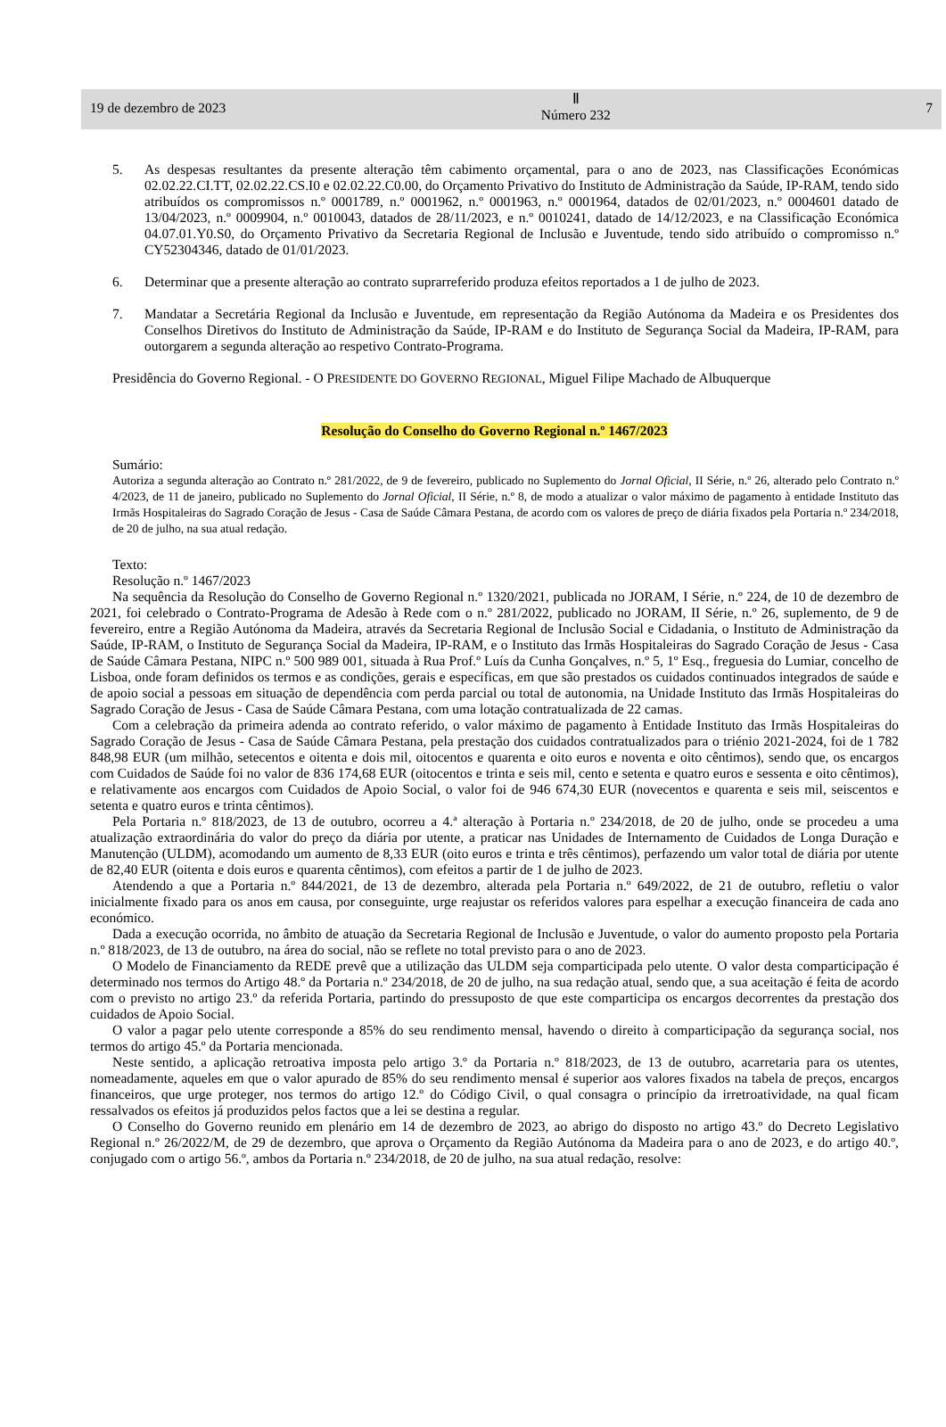19 de dezembro de 2023
Ⅱ
Número 232
7
5. As despesas resultantes da presente alteração têm cabimento orçamental, para o ano de 2023, nas Classificações Económicas 02.02.22.CI.TT, 02.02.22.CS.I0 e 02.02.22.C0.00, do Orçamento Privativo do Instituto de Administração da Saúde, IP-RAM, tendo sido atribuídos os compromissos n.º 0001789, n.º 0001962, n.º 0001963, n.º 0001964, datados de 02/01/2023, n.º 0004601 datado de 13/04/2023, n.º 0009904, n.º 0010043, datados de 28/11/2023, e n.º 0010241, datado de 14/12/2023, e na Classificação Económica 04.07.01.Y0.S0, do Orçamento Privativo da Secretaria Regional de Inclusão e Juventude, tendo sido atribuído o compromisso n.º CY52304346, datado de 01/01/2023.
6. Determinar que a presente alteração ao contrato suprarreferido produza efeitos reportados a 1 de julho de 2023.
7. Mandatar a Secretária Regional da Inclusão e Juventude, em representação da Região Autónoma da Madeira e os Presidentes dos Conselhos Diretivos do Instituto de Administração da Saúde, IP-RAM e do Instituto de Segurança Social da Madeira, IP-RAM, para outorgarem a segunda alteração ao respetivo Contrato-Programa.
Presidência do Governo Regional. - O PRESIDENTE DO GOVERNO REGIONAL, Miguel Filipe Machado de Albuquerque
Resolução do Conselho do Governo Regional n.º 1467/2023
Sumário:
Autoriza a segunda alteração ao Contrato n.º 281/2022, de 9 de fevereiro, publicado no Suplemento do Jornal Oficial, II Série, n.º 26, alterado pelo Contrato n.º 4/2023, de 11 de janeiro, publicado no Suplemento do Jornal Oficial, II Série, n.º 8, de modo a atualizar o valor máximo de pagamento à entidade Instituto das Irmãs Hospitaleiras do Sagrado Coração de Jesus - Casa de Saúde Câmara Pestana, de acordo com os valores de preço de diária fixados pela Portaria n.º 234/2018, de 20 de julho, na sua atual redação.
Texto:
Resolução n.º 1467/2023
Na sequência da Resolução do Conselho de Governo Regional n.º 1320/2021, publicada no JORAM, I Série, n.º 224, de 10 de dezembro de 2021, foi celebrado o Contrato-Programa de Adesão à Rede com o n.º 281/2022, publicado no JORAM, II Série, n.º 26, suplemento, de 9 de fevereiro, entre a Região Autónoma da Madeira, através da Secretaria Regional de Inclusão Social e Cidadania, o Instituto de Administração da Saúde, IP-RAM, o Instituto de Segurança Social da Madeira, IP-RAM, e o Instituto das Irmãs Hospitaleiras do Sagrado Coração de Jesus - Casa de Saúde Câmara Pestana, NIPC n.º 500 989 001, situada à Rua Prof.º Luís da Cunha Gonçalves, n.º 5, 1º Esq., freguesia do Lumiar, concelho de Lisboa, onde foram definidos os termos e as condições, gerais e específicas, em que são prestados os cuidados continuados integrados de saúde e de apoio social a pessoas em situação de dependência com perda parcial ou total de autonomia, na Unidade Instituto das Irmãs Hospitaleiras do Sagrado Coração de Jesus - Casa de Saúde Câmara Pestana, com uma lotação contratualizada de 22 camas.
Com a celebração da primeira adenda ao contrato referido, o valor máximo de pagamento à Entidade Instituto das Irmãs Hospitaleiras do Sagrado Coração de Jesus - Casa de Saúde Câmara Pestana, pela prestação dos cuidados contratualizados para o triénio 2021-2024, foi de 1 782 848,98 EUR (um milhão, setecentos e oitenta e dois mil, oitocentos e quarenta e oito euros e noventa e oito cêntimos), sendo que, os encargos com Cuidados de Saúde foi no valor de 836 174,68 EUR (oitocentos e trinta e seis mil, cento e setenta e quatro euros e sessenta e oito cêntimos), e relativamente aos encargos com Cuidados de Apoio Social, o valor foi de 946 674,30 EUR (novecentos e quarenta e seis mil, seiscentos e setenta e quatro euros e trinta cêntimos).
Pela Portaria n.º 818/2023, de 13 de outubro, ocorreu a 4.ª alteração à Portaria n.º 234/2018, de 20 de julho, onde se procedeu a uma atualização extraordinária do valor do preço da diária por utente, a praticar nas Unidades de Internamento de Cuidados de Longa Duração e Manutenção (ULDM), acomodando um aumento de 8,33 EUR (oito euros e trinta e três cêntimos), perfazendo um valor total de diária por utente de 82,40 EUR (oitenta e dois euros e quarenta cêntimos), com efeitos a partir de 1 de julho de 2023.
Atendendo a que a Portaria n.º 844/2021, de 13 de dezembro, alterada pela Portaria n.º 649/2022, de 21 de outubro, refletiu o valor inicialmente fixado para os anos em causa, por conseguinte, urge reajustar os referidos valores para espelhar a execução financeira de cada ano económico.
Dada a execução ocorrida, no âmbito de atuação da Secretaria Regional de Inclusão e Juventude, o valor do aumento proposto pela Portaria n.º 818/2023, de 13 de outubro, na área do social, não se reflete no total previsto para o ano de 2023.
O Modelo de Financiamento da REDE prevê que a utilização das ULDM seja comparticipada pelo utente. O valor desta comparticipação é determinado nos termos do Artigo 48.º da Portaria n.º 234/2018, de 20 de julho, na sua redação atual, sendo que, a sua aceitação é feita de acordo com o previsto no artigo 23.º da referida Portaria, partindo do pressuposto de que este comparticipa os encargos decorrentes da prestação dos cuidados de Apoio Social.
O valor a pagar pelo utente corresponde a 85% do seu rendimento mensal, havendo o direito à comparticipação da segurança social, nos termos do artigo 45.º da Portaria mencionada.
Neste sentido, a aplicação retroativa imposta pelo artigo 3.º da Portaria n.º 818/2023, de 13 de outubro, acarretaria para os utentes, nomeadamente, aqueles em que o valor apurado de 85% do seu rendimento mensal é superior aos valores fixados na tabela de preços, encargos financeiros, que urge proteger, nos termos do artigo 12.º do Código Civil, o qual consagra o princípio da irretroatividade, na qual ficam ressalvados os efeitos já produzidos pelos factos que a lei se destina a regular.
O Conselho do Governo reunido em plenário em 14 de dezembro de 2023, ao abrigo do disposto no artigo 43.º do Decreto Legislativo Regional n.º 26/2022/M, de 29 de dezembro, que aprova o Orçamento da Região Autónoma da Madeira para o ano de 2023, e do artigo 40.º, conjugado com o artigo 56.º, ambos da Portaria n.º 234/2018, de 20 de julho, na sua atual redação, resolve: